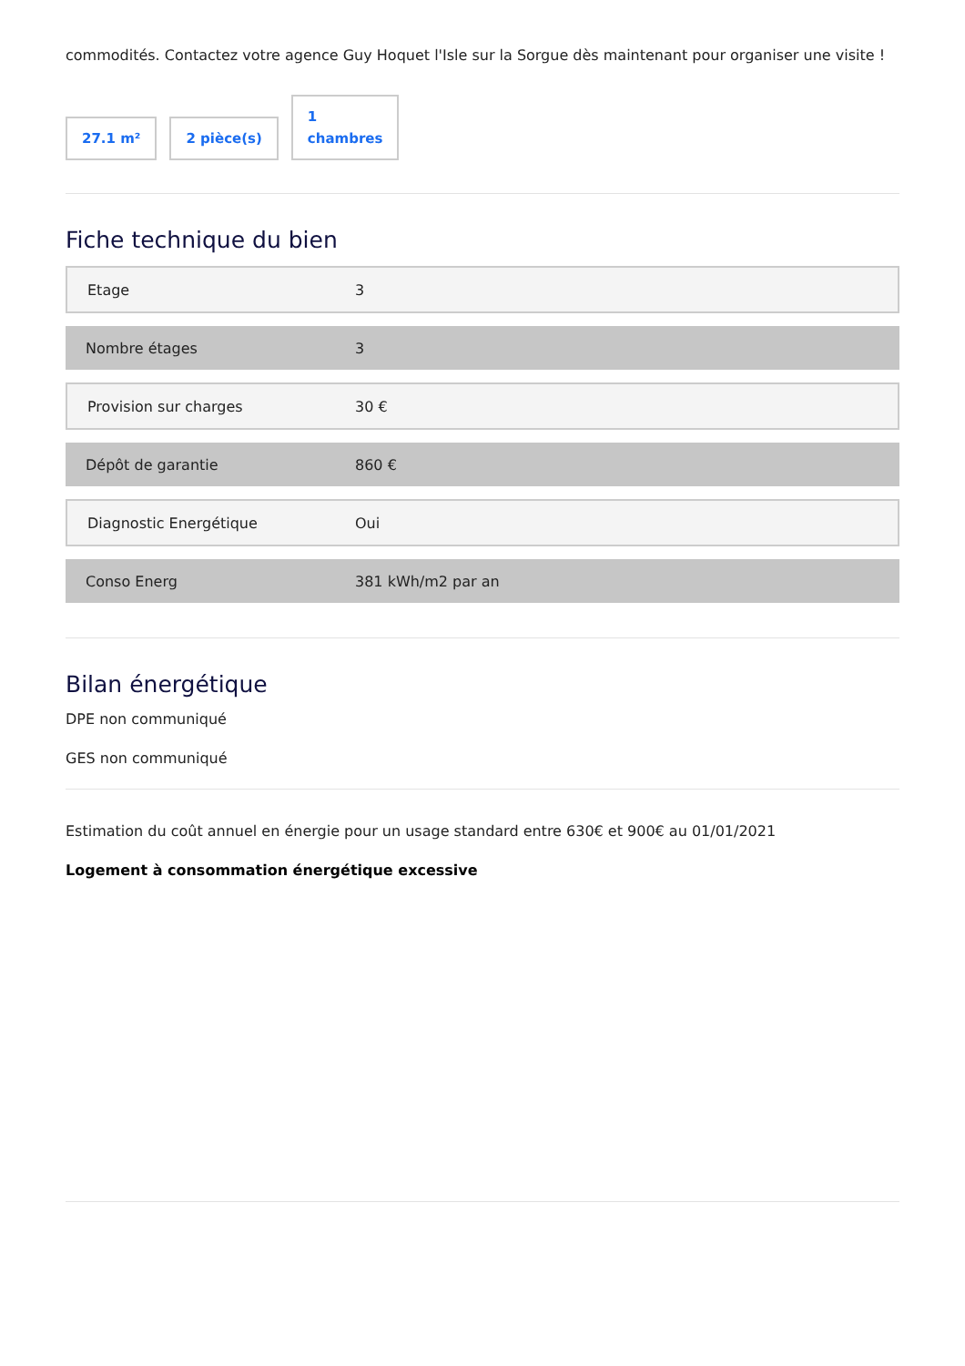commodités. Contactez votre agence Guy Hoquet l'Isle sur la Sorgue dès maintenant pour organiser une visite !
27.1 m²
2 pièce(s)
1
chambres
Fiche technique du bien
| Etage | 3 |
| Nombre étages | 3 |
| Provision sur charges | 30 € |
| Dépôt de garantie | 860 € |
| Diagnostic Energétique | Oui |
| Conso Energ | 381 kWh/m2 par an |
Bilan énergétique
DPE non communiqué
GES non communiqué
Estimation du coût annuel en énergie pour un usage standard entre 630€ et 900€ au 01/01/2021
Logement à consommation énergétique excessive